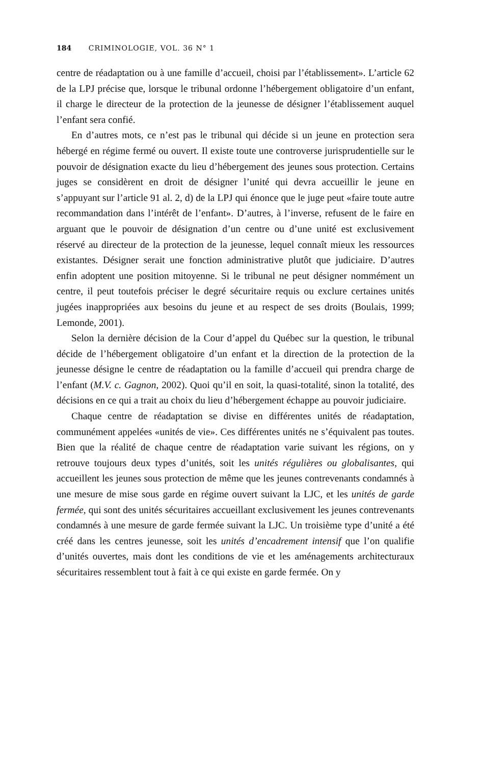184 CRIMINOLOGIE, VOL. 36 N° 1
centre de réadaptation ou à une famille d’accueil, choisi par l’établissement». L’article 62 de la LPJ précise que, lorsque le tribunal ordonne l’hébergement obligatoire d’un enfant, il charge le directeur de la protection de la jeunesse de désigner l’établissement auquel l’enfant sera confié.
En d’autres mots, ce n’est pas le tribunal qui décide si un jeune en protection sera hébergé en régime fermé ou ouvert. Il existe toute une controverse jurisprudentielle sur le pouvoir de désignation exacte du lieu d’hébergement des jeunes sous protection. Certains juges se considèrent en droit de désigner l’unité qui devra accueillir le jeune en s’appuyant sur l’article 91 al. 2, d) de la LPJ qui énonce que le juge peut «faire toute autre recommandation dans l’intérêt de l’enfant». D’autres, à l’inverse, refusent de le faire en arguant que le pouvoir de désignation d’un centre ou d’une unité est exclusivement réservé au directeur de la protection de la jeunesse, lequel connaît mieux les ressources existantes. Désigner serait une fonction administrative plutôt que judiciaire. D’autres enfin adoptent une position mitoyenne. Si le tribunal ne peut désigner nommément un centre, il peut toutefois préciser le degré sécuritaire requis ou exclure certaines unités jugées inappropriées aux besoins du jeune et au respect de ses droits (Boulais, 1999; Lemonde, 2001).
Selon la dernière décision de la Cour d’appel du Québec sur la question, le tribunal décide de l’hébergement obligatoire d’un enfant et la direction de la protection de la jeunesse désigne le centre de réadaptation ou la famille d’accueil qui prendra charge de l’enfant (M.V. c. Gagnon, 2002). Quoi qu’il en soit, la quasi-totalité, sinon la totalité, des décisions en ce qui a trait au choix du lieu d’hébergement échappe au pouvoir judiciaire.
Chaque centre de réadaptation se divise en différentes unités de réadaptation, communément appelées «unités de vie». Ces différentes unités ne s’équivalent pas toutes. Bien que la réalité de chaque centre de réadaptation varie suivant les régions, on y retrouve toujours deux types d’unités, soit les unités régulières ou globalisantes, qui accueillent les jeunes sous protection de même que les jeunes contrevenants condamnés à une mesure de mise sous garde en régime ouvert suivant la LJC, et les unités de garde fermée, qui sont des unités sécuritaires accueillant exclusivement les jeunes contrevenants condamnés à une mesure de garde fermée suivant la LJC. Un troisième type d’unité a été créé dans les centres jeunesse, soit les unités d’encadrement intensif que l’on qualifie d’unités ouvertes, mais dont les conditions de vie et les aménagements architecturaux sécuritaires ressemblent tout à fait à ce qui existe en garde fermée. On y